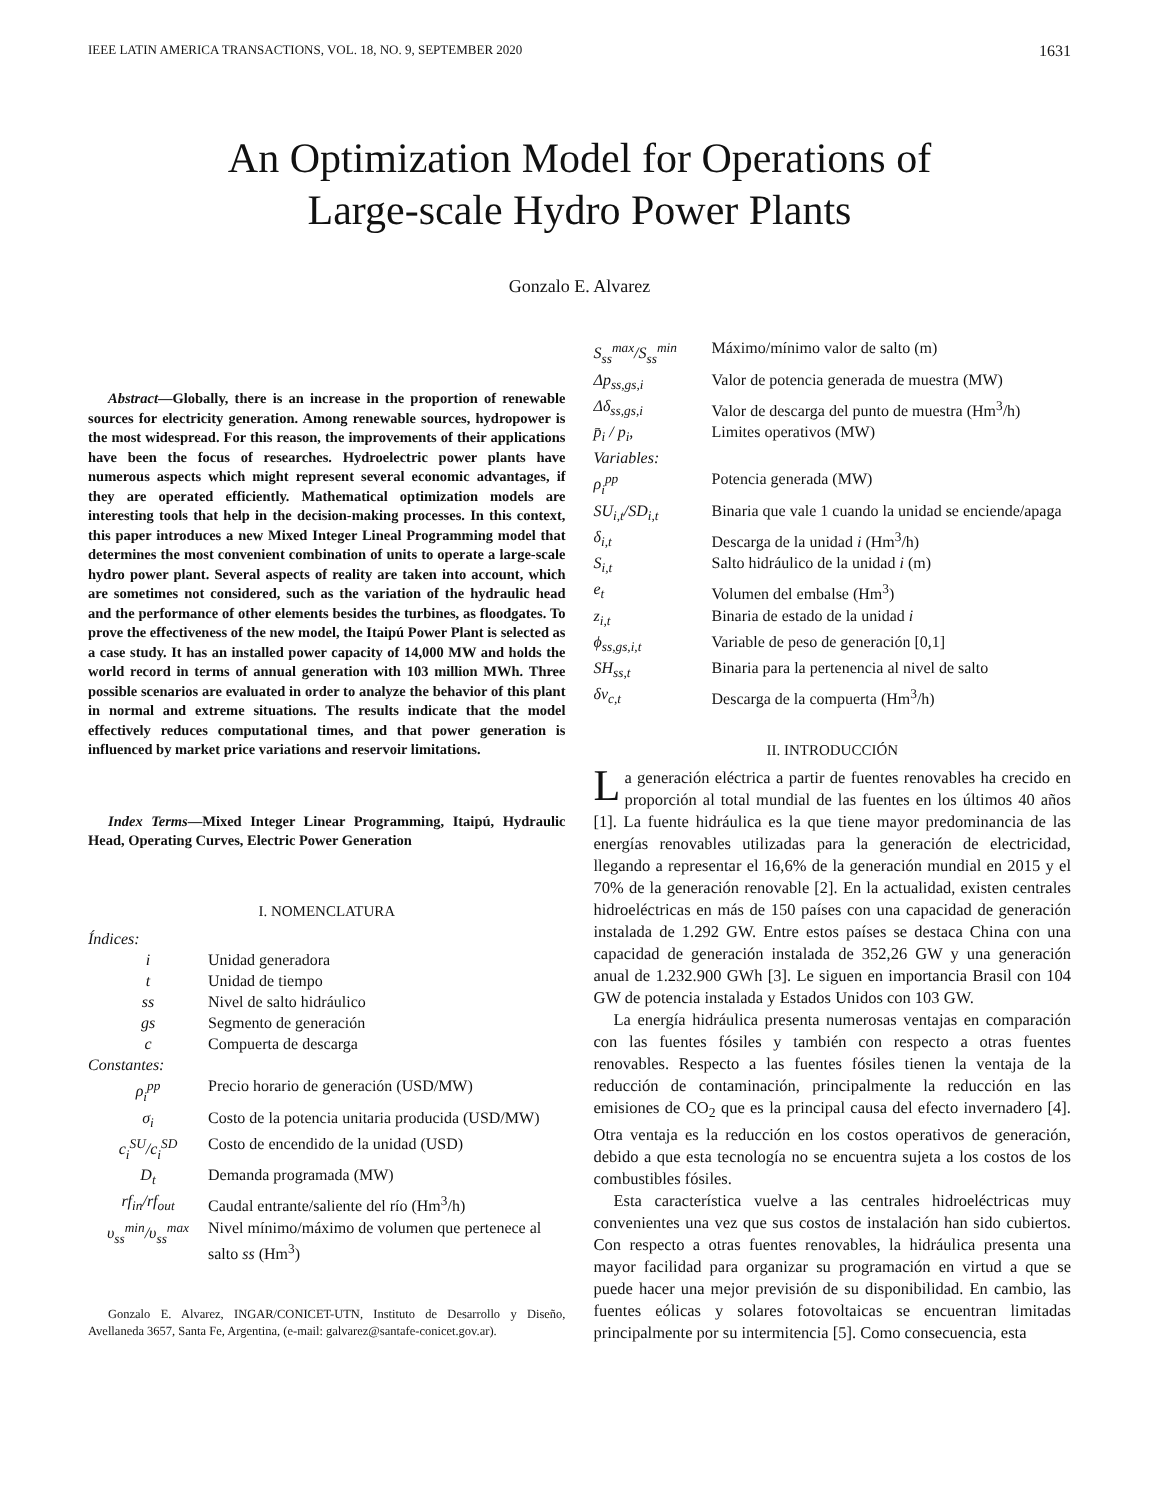IEEE LATIN AMERICA TRANSACTIONS, VOL. 18, NO. 9, SEPTEMBER 2020 1631
An Optimization Model for Operations of
Large-scale Hydro Power Plants
Gonzalo E. Alvarez
Abstract—Globally, there is an increase in the proportion of renewable sources for electricity generation. Among renewable sources, hydropower is the most widespread. For this reason, the improvements of their applications have been the focus of researches. Hydroelectric power plants have numerous aspects which might represent several economic advantages, if they are operated efficiently. Mathematical optimization models are interesting tools that help in the decision-making processes. In this context, this paper introduces a new Mixed Integer Lineal Programming model that determines the most convenient combination of units to operate a large-scale hydro power plant. Several aspects of reality are taken into account, which are sometimes not considered, such as the variation of the hydraulic head and the performance of other elements besides the turbines, as floodgates. To prove the effectiveness of the new model, the Itaipú Power Plant is selected as a case study. It has an installed power capacity of 14,000 MW and holds the world record in terms of annual generation with 103 million MWh. Three possible scenarios are evaluated in order to analyze the behavior of this plant in normal and extreme situations. The results indicate that the model effectively reduces computational times, and that power generation is influenced by market price variations and reservoir limitations.
Index Terms—Mixed Integer Linear Programming, Itaipú, Hydraulic Head, Operating Curves, Electric Power Generation
I. NOMENCLATURA
| Índices: | |
| i | Unidad generadora |
| t | Unidad de tiempo |
| ss | Nivel de salto hidráulico |
| gs | Segmento de generación |
| c | Compuerta de descarga |
| Constantes: | |
| ρ<sub>i</sub><sup>pp</sup> | Precio horario de generación (USD/MW) |
| σ<sub>i</sub> | Costo de la potencia unitaria producida (USD/MW) |
| c<sub>i</sub><sup>SU</sup>/c<sub>i</sub><sup>SD</sup> | Costo de encendido de la unidad (USD) |
| D<sub>t</sub> | Demanda programada (MW) |
| rf<sub>in</sub>/rf<sub>out</sub> | Caudal entrante/saliente del río (Hm<sup>3</sup>/h) |
| υ<sub>ss</sub><sup>min</sup>/υ<sub>ss</sub><sup>max</sup> | Nivel mínimo/máximo de volumen que pertenece al salto ss (Hm<sup>3</sup>) |
Gonzalo E. Alvarez, INGAR/CONICET-UTN, Instituto de Desarrollo y Diseño, Avellaneda 3657, Santa Fe, Argentina, (e-mail: galvarez@santafe-conicet.gov.ar).
| S<sub>ss</sub><sup>max</sup>/S<sub>ss</sub><sup>min</sup> | Máximo/mínimo valor de salto (m) |
| Δp<sub>ss,gs,i</sub> | Valor de potencia generada de muestra (MW) |
| Δδ<sub>ss,gs,i</sub> | Valor de descarga del punto de muestra (Hm<sup>3</sup>/h) |
| p̄<sub>i</sub> / p<sub>i</sub>, | Limites operativos (MW) |
| Variables: | |
| ρ<sub>i</sub><sup>pp</sup> | Potencia generada (MW) |
| SU<sub>i,t</sub>/SD<sub>i,t</sub> | Binaria que vale 1 cuando la unidad se enciende/apaga |
| δ<sub>i,t</sub> | Descarga de la unidad i (Hm<sup>3</sup>/h) |
| S<sub>i,t</sub> | Salto hidráulico de la unidad i (m) |
| e<sub>t</sub> | Volumen del embalse (Hm<sup>3</sup>) |
| z<sub>i,t</sub> | Binaria de estado de la unidad i |
| ϕ<sub>ss,gs,i,t</sub> | Variable de peso de generación [0,1] |
| SH<sub>ss,t</sub> | Binaria para la pertenencia al nivel de salto |
| δv<sub>c,t</sub> | Descarga de la compuerta (Hm<sup>3</sup>/h) |
II. INTRODUCCIÓN
La generación eléctrica a partir de fuentes renovables ha crecido en proporción al total mundial de las fuentes en los últimos 40 años [1]. La fuente hidráulica es la que tiene mayor predominancia de las energías renovables utilizadas para la generación de electricidad, llegando a representar el 16,6% de la generación mundial en 2015 y el 70% de la generación renovable [2]. En la actualidad, existen centrales hidroeléctricas en más de 150 países con una capacidad de generación instalada de 1.292 GW. Entre estos países se destaca China con una capacidad de generación instalada de 352,26 GW y una generación anual de 1.232.900 GWh [3]. Le siguen en importancia Brasil con 104 GW de potencia instalada y Estados Unidos con 103 GW.
La energía hidráulica presenta numerosas ventajas en comparación con las fuentes fósiles y también con respecto a otras fuentes renovables. Respecto a las fuentes fósiles tienen la ventaja de la reducción de contaminación, principalmente la reducción en las emisiones de CO<sub>2</sub> que es la principal causa del efecto invernadero [4]. Otra ventaja es la reducción en los costos operativos de generación, debido a que esta tecnología no se encuentra sujeta a los costos de los combustibles fósiles.
Esta característica vuelve a las centrales hidroeléctricas muy convenientes una vez que sus costos de instalación han sido cubiertos. Con respecto a otras fuentes renovables, la hidráulica presenta una mayor facilidad para organizar su programación en virtud a que se puede hacer una mejor previsión de su disponibilidad. En cambio, las fuentes eólicas y solares fotovoltaicas se encuentran limitadas principalmente por su intermitencia [5]. Como consecuencia, esta